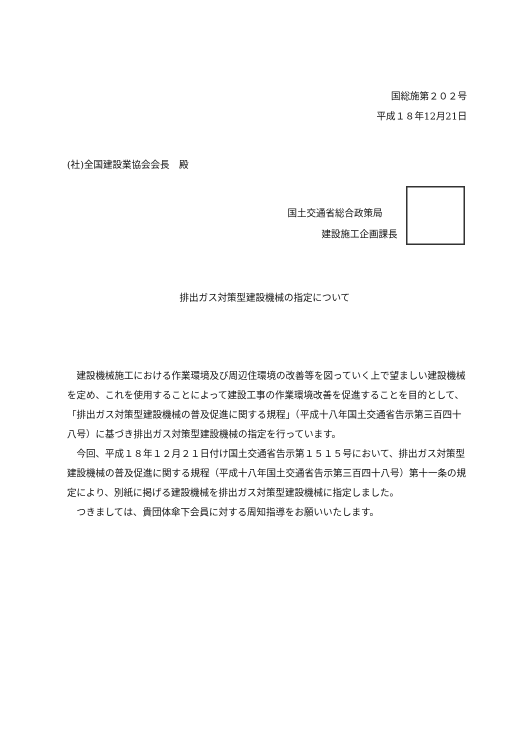国総施第２０２号
平成１８年12月21日
(社)全国建設業協会会長　殿
国土交通省総合政策局
建設施工企画課長
排出ガス対策型建設機械の指定について
建設機械施工における作業環境及び周辺住環境の改善等を図っていく上で望ましい建設機械を定め、これを使用することによって建設工事の作業環境改善を促進することを目的として、「排出ガス対策型建設機械の普及促進に関する規程」（平成十八年国土交通省告示第三百四十八号）に基づき排出ガス対策型建設機械の指定を行っています。
今回、平成１８年１２月２１日付け国土交通省告示第１５１５号において、排出ガス対策型建設機械の普及促進に関する規程（平成十八年国土交通省告示第三百四十八号）第十一条の規定により、別紙に掲げる建設機械を排出ガス対策型建設機械に指定しました。
つきましては、貴団体傘下会員に対する周知指導をお願いいたします。